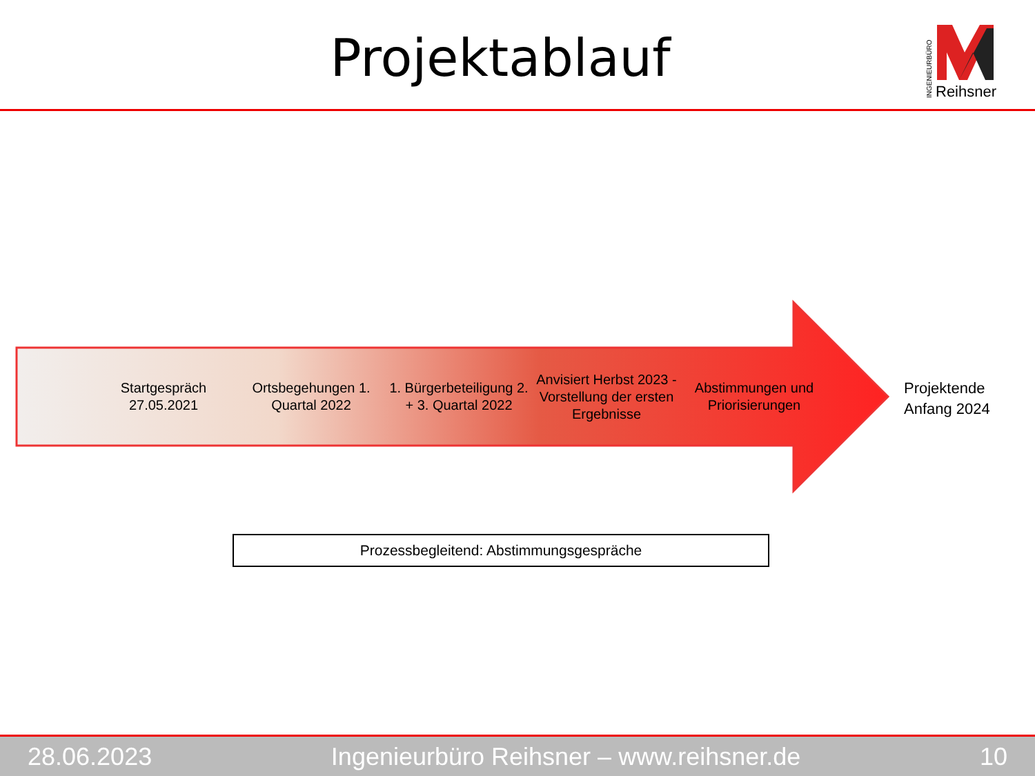Projektablauf
INGENIEURBÜRO
Reihsner
Startgespräch 27.05.2021
Ortsbegehungen 1. Quartal 2022
1. Bürgerbeteiligung 2. + 3. Quartal 2022
Anvisiert Herbst 2023 - Vorstellung der ersten Ergebnisse
Abstimmungen und Priorisierungen
Projektende
Anfang 2024
Prozessbegleitend: Abstimmungsgespräche
28.06.2023 Ingenieurbüro Reihsner – www.reihsner.de 10